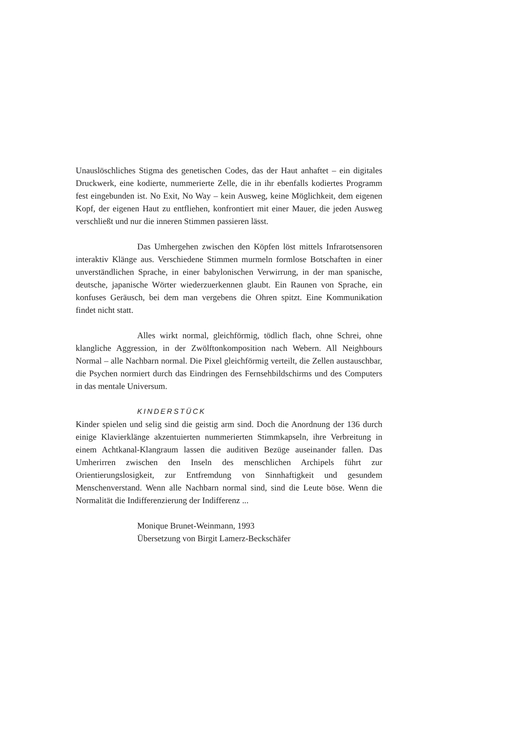Unauslöschliches Stigma des genetischen Codes, das der Haut anhaftet – ein digitales Druckwerk, eine kodierte, nummerierte Zelle, die in ihr ebenfalls kodiertes Programm fest eingebunden ist. No Exit, No Way – kein Ausweg, keine Möglichkeit, dem eigenen Kopf, der eigenen Haut zu entfliehen, konfrontiert mit einer Mauer, die jeden Ausweg verschließt und nur die inneren Stimmen passieren lässt.
Das Umhergehen zwischen den Köpfen löst mittels Infrarotsensoren interaktiv Klänge aus. Verschiedene Stimmen murmeln formlose Botschaften in einer unverständlichen Sprache, in einer babylonischen Verwirrung, in der man spanische, deutsche, japanische Wörter wiederzuerkennen glaubt. Ein Raunen von Sprache, ein konfuses Geräusch, bei dem man vergebens die Ohren spitzt. Eine Kommunikation findet nicht statt.
Alles wirkt normal, gleichförmig, tödlich flach, ohne Schrei, ohne klangliche Aggression, in der Zwölftonkomposition nach Webern. All Neighbours Normal – alle Nachbarn normal. Die Pixel gleichförmig verteilt, die Zellen austauschbar, die Psychen normiert durch das Eindringen des Fernsehbildschirms und des Computers in das mentale Universum.
KINDERSTÜCK
Kinder spielen und selig sind die geistig arm sind. Doch die Anordnung der 136 durch einige Klavierklänge akzentuierten nummerierten Stimmkapseln, ihre Verbreitung in einem Achtkanal-Klangraum lassen die auditiven Bezüge auseinander fallen. Das Umherirren zwischen den Inseln des menschlichen Archipels führt zur Orientierungslosigkeit, zur Entfremdung von Sinnhaftigkeit und gesundem Menschenverstand. Wenn alle Nachbarn normal sind, sind die Leute böse. Wenn die Normalität die Indifferenzierung der Indifferenz ...
Monique Brunet-Weinmann, 1993
Übersetzung von Birgit Lamerz-Beckschäfer